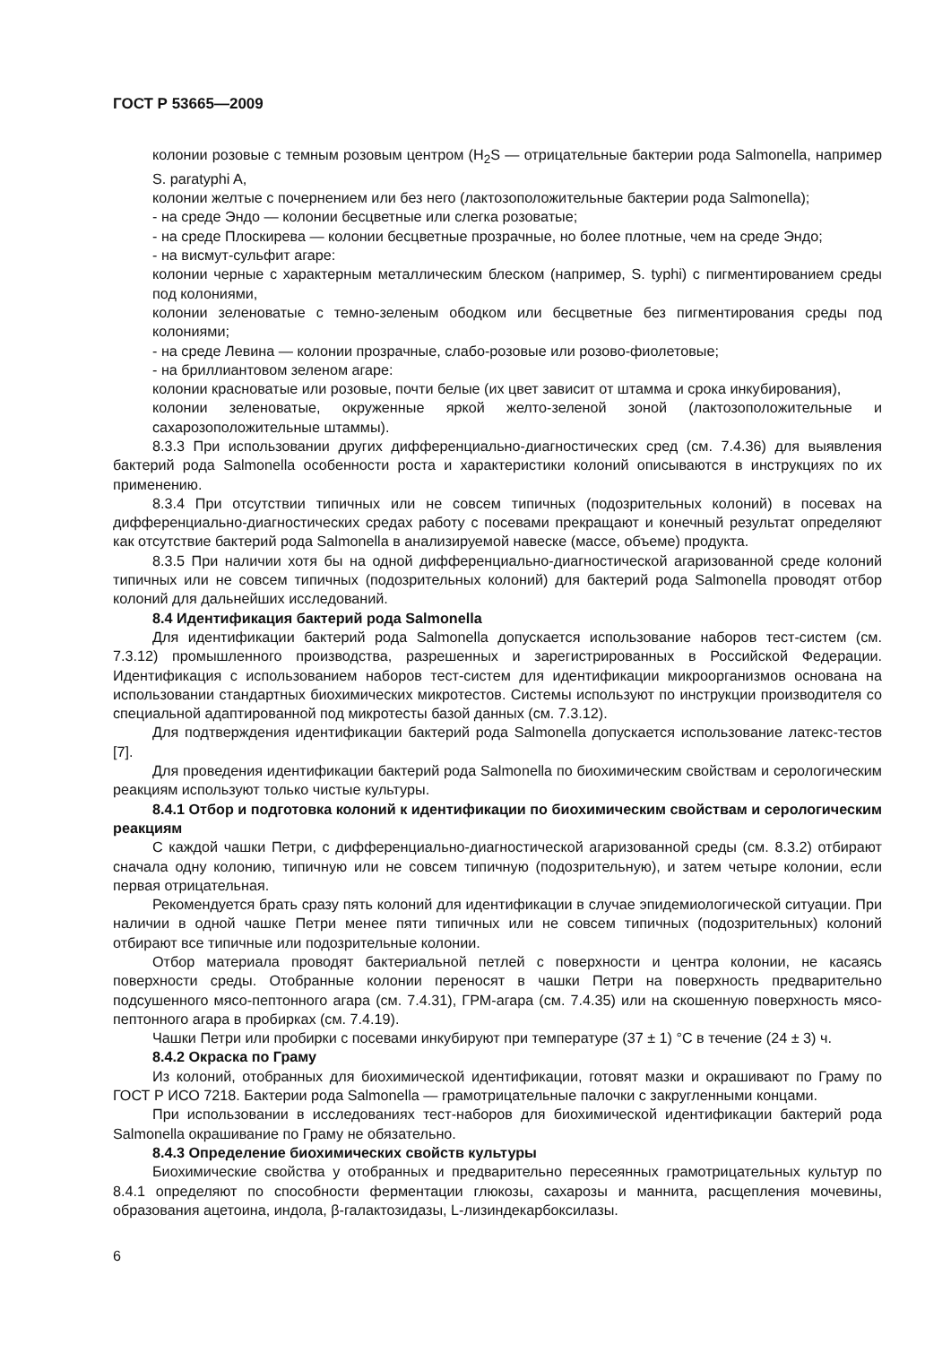ГОСТ Р 53665—2009
колонии розовые с темным розовым центром (H<sub>2</sub>S — отрицательные бактерии рода Salmonella, например S. paratyphi A,
колонии желтые с почернением или без него (лактозоположительные бактерии рода Salmonella);
- на среде Эндо — колонии бесцветные или слегка розоватые;
- на среде Плоскирева — колонии бесцветные прозрачные, но более плотные, чем на среде Эндо;
- на висмут-сульфит агаре:
колонии черные с характерным металлическим блеском (например, S. typhi) с пигментированием среды под колониями,
колонии зеленоватые с темно-зеленым ободком или бесцветные без пигментирования среды под колониями;
- на среде Левина — колонии прозрачные, слабо-розовые или розово-фиолетовые;
- на бриллиантовом зеленом агаре:
колонии красноватые или розовые, почти белые (их цвет зависит от штамма и срока инкубирования),
колонии зеленоватые, окруженные яркой желто-зеленой зоной (лактозоположительные и сахарозоположительные штаммы).
8.3.3 При использовании других дифференциально-диагностических сред (см. 7.4.36) для выявления бактерий рода Salmonella особенности роста и характеристики колоний описываются в инструкциях по их применению.
8.3.4 При отсутствии типичных или не совсем типичных (подозрительных колоний) в посевах на дифференциально-диагностических средах работу с посевами прекращают и конечный результат определяют как отсутствие бактерий рода Salmonella в анализируемой навеске (массе, объеме) продукта.
8.3.5 При наличии хотя бы на одной дифференциально-диагностической агаризованной среде колоний типичных или не совсем типичных (подозрительных колоний) для бактерий рода Salmonella проводят отбор колоний для дальнейших исследований.
8.4 Идентификация бактерий рода Salmonella
Для идентификации бактерий рода Salmonella допускается использование наборов тест-систем (см. 7.3.12) промышленного производства, разрешенных и зарегистрированных в Российской Федерации. Идентификация с использованием наборов тест-систем для идентификации микроорганизмов основана на использовании стандартных биохимических микротестов. Системы используют по инструкции производителя со специальной адаптированной под микротесты базой данных (см. 7.3.12).
Для подтверждения идентификации бактерий рода Salmonella допускается использование латекс-тестов [7].
Для проведения идентификации бактерий рода Salmonella по биохимическим свойствам и серологическим реакциям используют только чистые культуры.
8.4.1 Отбор и подготовка колоний к идентификации по биохимическим свойствам и серологическим реакциям
С каждой чашки Петри, с дифференциально-диагностической агаризованной среды (см. 8.3.2) отбирают сначала одну колонию, типичную или не совсем типичную (подозрительную), и затем четыре колонии, если первая отрицательная.
Рекомендуется брать сразу пять колоний для идентификации в случае эпидемиологической ситуации. При наличии в одной чашке Петри менее пяти типичных или не совсем типичных (подозрительных) колоний отбирают все типичные или подозрительные колонии.
Отбор материала проводят бактериальной петлей с поверхности и центра колонии, не касаясь поверхности среды. Отобранные колонии переносят в чашки Петри на поверхность предварительно подсушенного мясо-пептонного агара (см. 7.4.31), ГРМ-агара (см. 7.4.35) или на скошенную поверхность мясо-пептонного агара в пробирках (см. 7.4.19).
Чашки Петри или пробирки с посевами инкубируют при температуре (37 ± 1) °С в течение (24 ± 3) ч.
8.4.2 Окраска по Граму
Из колоний, отобранных для биохимической идентификации, готовят мазки и окрашивают по Граму по ГОСТ Р ИСО 7218. Бактерии рода Salmonella — грамотрицательные палочки с закругленными концами.
При использовании в исследованиях тест-наборов для биохимической идентификации бактерий рода Salmonella окрашивание по Граму не обязательно.
8.4.3 Определение биохимических свойств культуры
Биохимические свойства у отобранных и предварительно пересеянных грамотрицательных культур по 8.4.1 определяют по способности ферментации глюкозы, сахарозы и маннита, расщепления мочевины, образования ацетоина, индола, β-галактозидазы, L-лизиндекарбоксилазы.
6